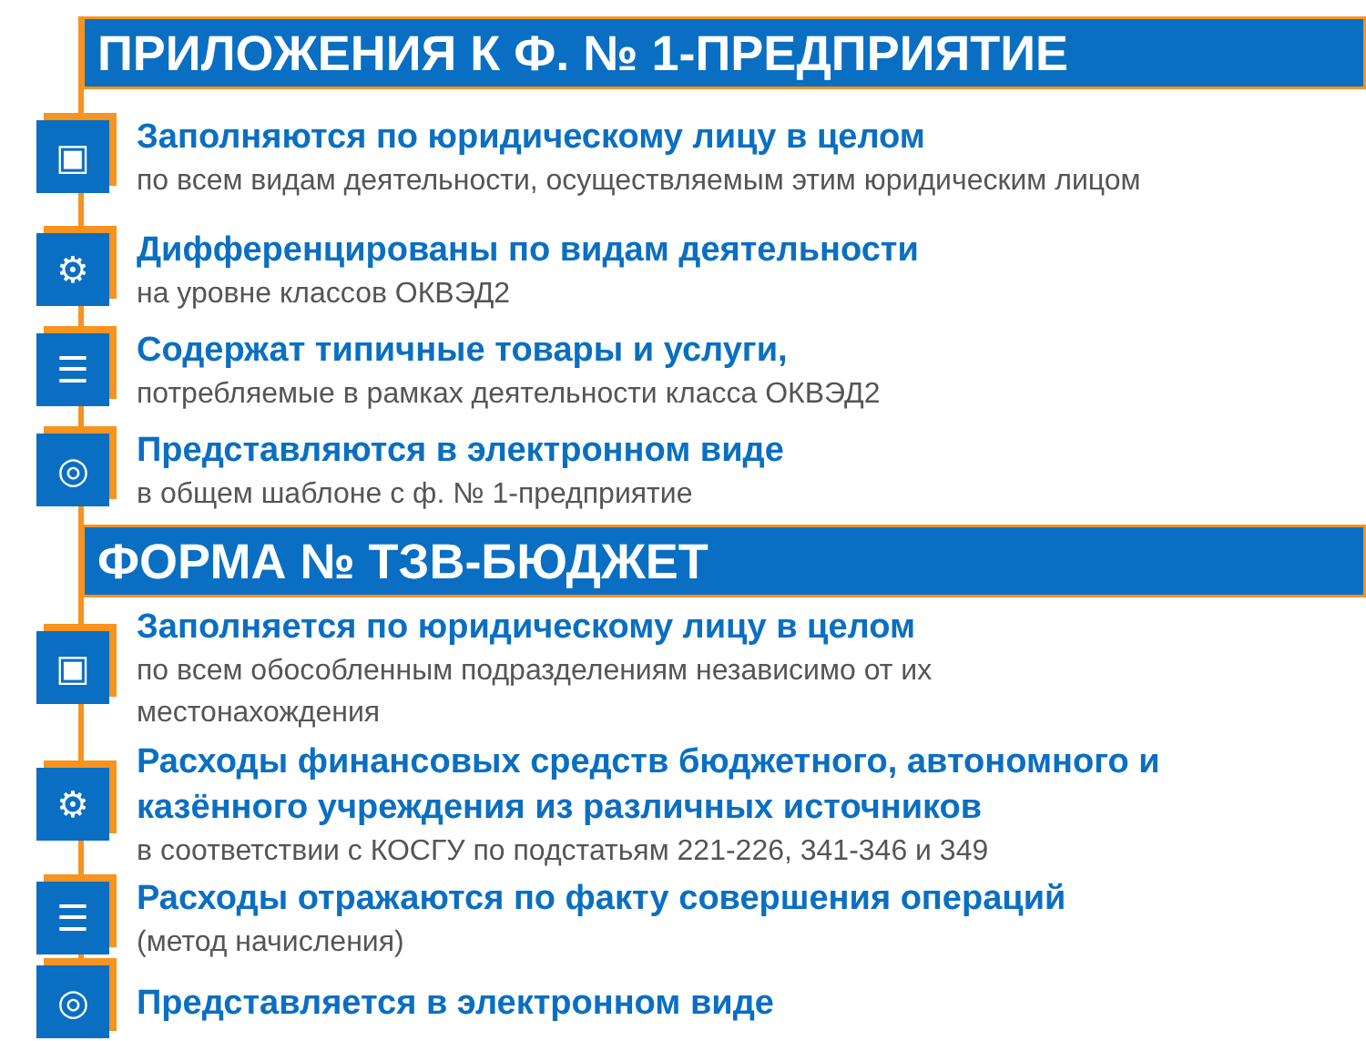ПРИЛОЖЕНИЯ К Ф. № 1-ПРЕДПРИЯТИЕ
▣
Заполняются по юридическому лицу в целом
по всем видам деятельности, осуществляемым этим юридическим лицом
⚙
Дифференцированы по видам деятельности
на уровне классов ОКВЭД2
☰
Содержат типичные товары и услуги,
потребляемые в рамках деятельности класса ОКВЭД2
◎
Представляются в электронном виде
в общем шаблоне с ф. № 1-предприятие
ФОРМА № ТЗВ-БЮДЖЕТ
▣
Заполняется по юридическому лицу в целом
по всем обособленным подразделениям независимо от их
местонахождения
⚙
Расходы финансовых средств бюджетного, автономного и
казённого учреждения из различных источников
в соответствии с КОСГУ по подстатьям 221-226, 341-346 и 349
☰
Расходы отражаются по факту совершения операций
(метод начисления)
◎
Представляется в электронном виде